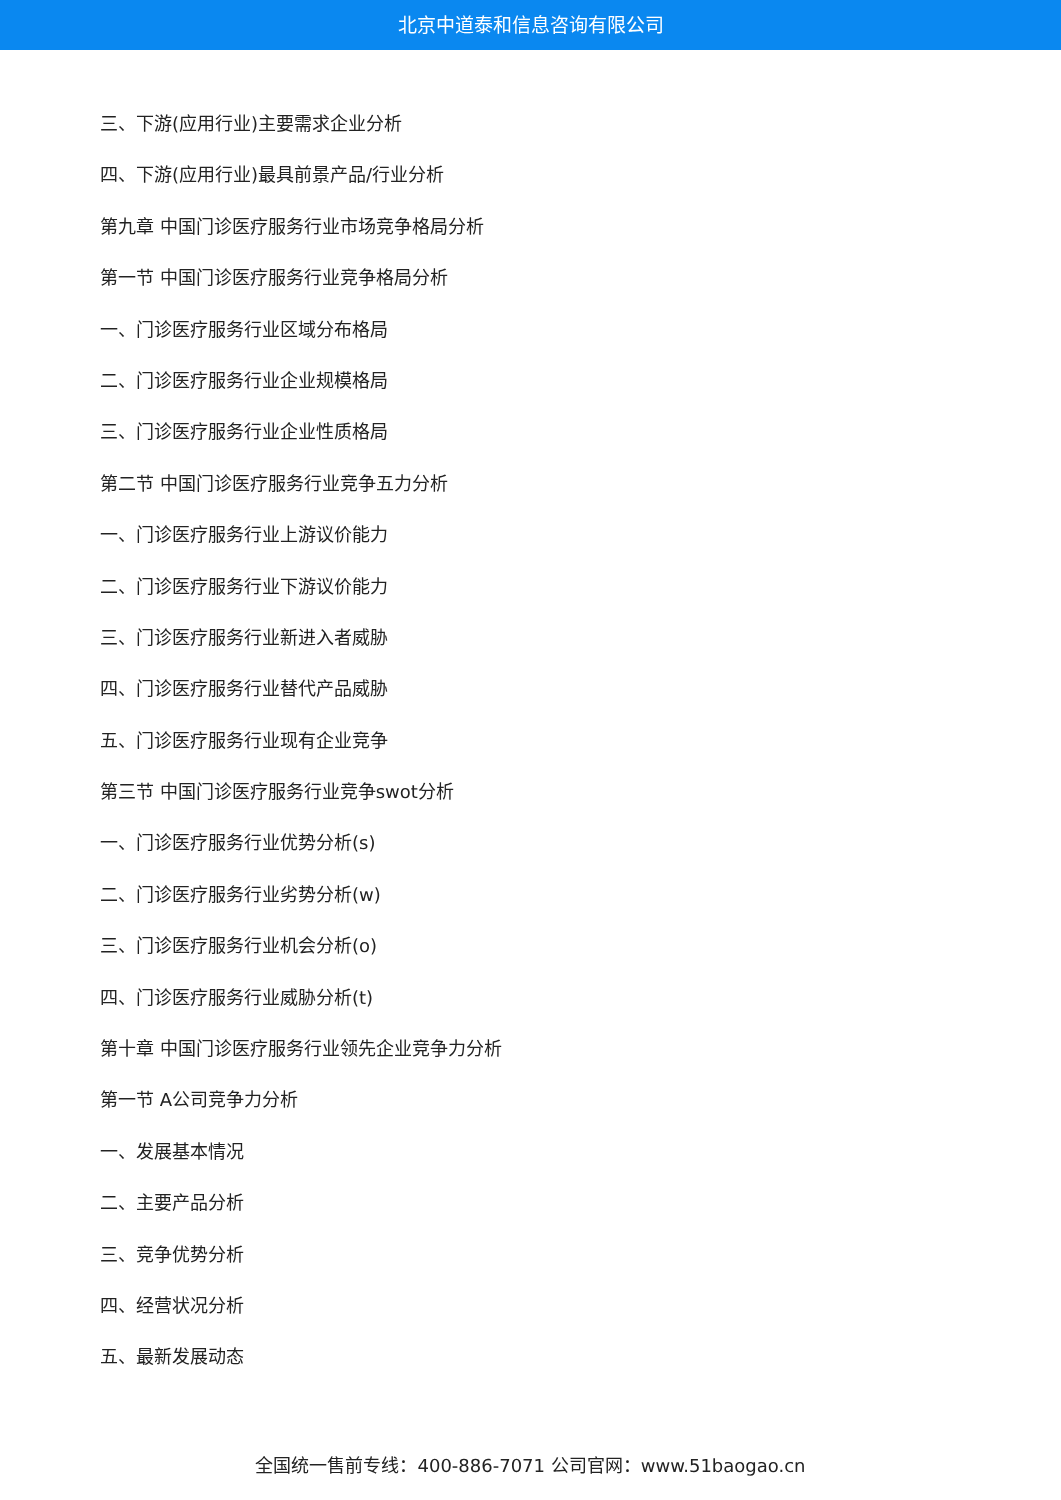北京中道泰和信息咨询有限公司
三、下游(应用行业)主要需求企业分析
四、下游(应用行业)最具前景产品/行业分析
第九章 中国门诊医疗服务行业市场竞争格局分析
第一节 中国门诊医疗服务行业竞争格局分析
一、门诊医疗服务行业区域分布格局
二、门诊医疗服务行业企业规模格局
三、门诊医疗服务行业企业性质格局
第二节 中国门诊医疗服务行业竞争五力分析
一、门诊医疗服务行业上游议价能力
二、门诊医疗服务行业下游议价能力
三、门诊医疗服务行业新进入者威胁
四、门诊医疗服务行业替代产品威胁
五、门诊医疗服务行业现有企业竞争
第三节 中国门诊医疗服务行业竞争swot分析
一、门诊医疗服务行业优势分析(s)
二、门诊医疗服务行业劣势分析(w)
三、门诊医疗服务行业机会分析(o)
四、门诊医疗服务行业威胁分析(t)
第十章 中国门诊医疗服务行业领先企业竞争力分析
第一节 A公司竞争力分析
一、发展基本情况
二、主要产品分析
三、竞争优势分析
四、经营状况分析
五、最新发展动态
全国统一售前专线：400-886-7071 公司官网：www.51baogao.cn